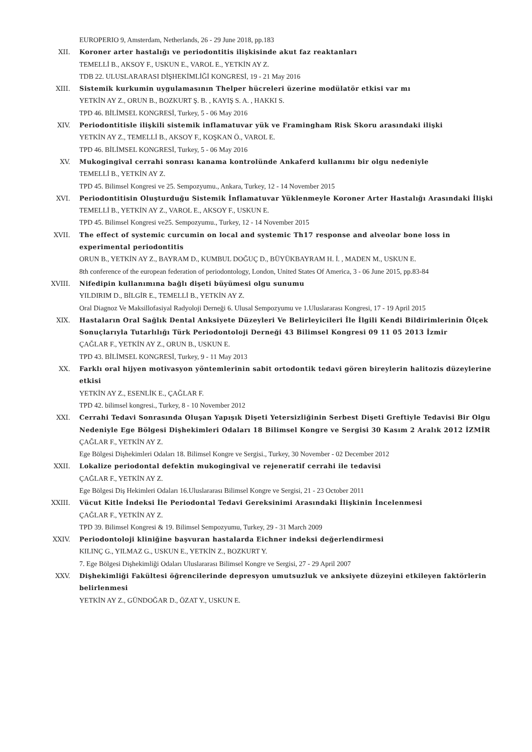EUROPERIO 9, Amsterdam, Netherlands, 26 - 29 June 2018, pp.183
XII. Koroner arter hastalığı ve periodontitis ilişkisinde akut faz reaktanları
TEMELLİ B., AKSOY F., USKUN E., VAROL E., YETKİN AY Z.
TDB 22. ULUSLARARASI DİŞHEKİMLİĞİ KONGRESİ, 19 - 21 May 2016
XIII. Sistemik kurkumin uygulamasının Thelper hücreleri üzerine modülatör etkisi var mı
YETKİN AY Z., ORUN B., BOZKURT Ş. B. , KAYIŞ S. A. , HAKKI S.
TPD 46. BİLİMSEL KONGRESİ, Turkey, 5 - 06 May 2016
XIV. Periodontitisle ilişkili sistemik inflamatuvar yük ve Framingham Risk Skoru arasındaki ilişki
YETKİN AY Z., TEMELLİ B., AKSOY F., KOŞKAN Ö., VAROL E.
TPD 46. BİLİMSEL KONGRESİ, Turkey, 5 - 06 May 2016
XV. Mukogingival cerrahi sonrası kanama kontrolünde Ankaferd kullanımı bir olgu nedeniyle
TEMELLİ B., YETKİN AY Z.
TPD 45. Bilimsel Kongresi ve 25. Sempozyumu., Ankara, Turkey, 12 - 14 November 2015
XVI. Periodontitisin Oluşturduğu Sistemik İnflamatuvar Yüklenmeyle Koroner Arter Hastalığı Arasındaki İlişki
TEMELLİ B., YETKİN AY Z., VAROL E., AKSOY F., USKUN E.
TPD 45. Bilimsel Kongresi ve25. Sempozyumu., Turkey, 12 - 14 November 2015
XVII. The effect of systemic curcumin on local and systemic Th17 response and alveolar bone loss in experimental periodontitis
ORUN B., YETKİN AY Z., BAYRAM D., KUMBUL DOĞUÇ D., BÜYÜKBAYRAM H. İ. , MADEN M., USKUN E.
8th conference of the european federation of periodontology, London, United States Of America, 3 - 06 June 2015, pp.83-84
XVIII. Nifedipin kullanımına bağlı dişeti büyümesi olgu sunumu
YILDIRIM D., BİLGİR E., TEMELLİ B., YETKİN AY Z.
Oral Diagnoz Ve Maksillofasiyal Radyoloji Derneği 6. Ulusal Sempozyumu ve 1.Uluslararası Kongresi, 17 - 19 April 2015
XIX. Hastaların Oral Sağlık Dental Anksiyete Düzeyleri Ve Belirleyicileri İle İlgili Kendi Bildirimlerinin Ölçek Sonuçlarıyla Tutarlılığı Türk Periodontoloji Derneği 43 Bilimsel Kongresi 09 11 05 2013 İzmir
ÇAĞLAR F., YETKİN AY Z., ORUN B., USKUN E.
TPD 43. BİLİMSEL KONGRESİ, Turkey, 9 - 11 May 2013
XX. Farklı oral hijyen motivasyon yöntemlerinin sabit ortodontik tedavi gören bireylerin halitozis düzeylerine etkisi
YETKİN AY Z., ESENLİK E., ÇAĞLAR F.
TPD 42. bilimsel kongresi., Turkey, 8 - 10 November 2012
XXI. Cerrahi Tedavi Sonrasında Oluşan Yapışık Dişeti Yetersizliğinin Serbest Dişeti Greftiyle Tedavisi Bir Olgu Nedeniyle Ege Bölgesi Dişhekimleri Odaları 18 Bilimsel Kongre ve Sergisi 30 Kasım 2 Aralık 2012 İZMİR
ÇAĞLAR F., YETKİN AY Z.
Ege Bölgesi Dişhekimleri Odaları 18. Bilimsel Kongre ve Sergisi., Turkey, 30 November - 02 December 2012
XXII. Lokalize periodontal defektin mukogingival ve rejeneratif cerrahi ile tedavisi
ÇAĞLAR F., YETKİN AY Z.
Ege Bölgesi Diş Hekimleri Odaları 16.Uluslararası Bilimsel Kongre ve Sergisi, 21 - 23 October 2011
XXIII. Vücut Kitle İndeksi İle Periodontal Tedavi Gereksinimi Arasındaki İlişkinin İncelenmesi
ÇAĞLAR F., YETKİN AY Z.
TPD 39. Bilimsel Kongresi & 19. Bilimsel Sempozyumu, Turkey, 29 - 31 March 2009
XXIV. Periodontoloji kliniğine başvuran hastalarda Eichner indeksi değerlendirmesi
KILINÇ G., YILMAZ G., USKUN E., YETKİN Z., BOZKURT Y.
7. Ege Bölgesi Dişhekimliği Odaları Uluslararası Bilimsel Kongre ve Sergisi, 27 - 29 April 2007
XXV. Dişhekimliği Fakültesi öğrencilerinde depresyon umutsuzluk ve anksiyete düzeyini etkileyen faktörlerin belirlenmesi
YETKİN AY Z., GÜNDOĞAR D., ÖZAT Y., USKUN E.